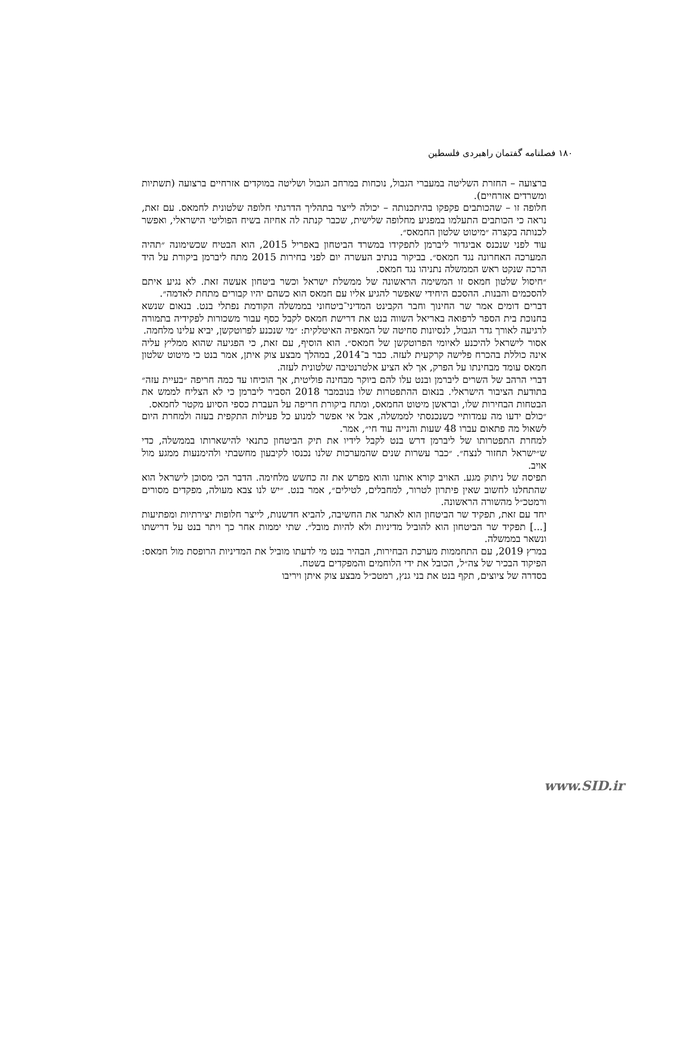۱۸۰ فصلنامه گفتمان راهبردی فلسطین
ברצועה – החזרת השליטה במעברי הגבול, נוכחות במרחב הגבול ושליטה במוקדים אזרחיים ברצועה (תשתיות ומשרדים אזרחיים).
חלופה זו – שהכותבים פקפקו בהיתכנותה – יכולה לייצר בתהליך הדרגתי חלופה שלטונית לחמאס. עם זאת, נראה כי הכותבים התעלמו במפגיע מחלופה שלישית, שכבר קנתה לה אחיזה בשיח הפוליטי הישראלי, ואפשר לכנותה בקצרה ״מיטוט שלטון החמאס״.
עוד לפני שנכנס אביגדור ליברמן לתפקידו במשרד הביטחון באפריל 2015, הוא הבטיח שכשימונה ״תהיה המערכה האחרונה נגד חמאס״. בביקור בנתיב העשרה יום לפני בחירות 2015 מתח ליברמן ביקורת על היד הרכה שנקט ראש הממשלה נתניהו נגד חמאס.
״חיסול שלטון חמאס זו המשימה הראשונה של ממשלת ישראל וכשר ביטחון אעשה זאת. לא נגיע איתם להסכמים והבנות. ההסכם היחידי שאפשר להגיע אליו עם חמאס הוא כשהם יהיו קבורים מתחת לאדמה״.
דברים דומים אמר שר החינוך וחבר הקבינט המדיני־ביטחוני בממשלה הקודמת נפתלי בנט. בנאום שנשא בחנוכת בית הספר לרפואה באריאל השווה בנט את דרישת חמאס לקבל כסף עבור משכורות לפקידיה בתמורה לרגיעה לאורך גדר הגבול, לנסיונות סחיטה של המאפיה האיטלקית: ״מי שנכנע לפרוטקשן, יביא עלינו מלחמה.
אסור לישראל להיכנע לאיומי הפרוטקשן של חמאס״. הוא הוסיף, עם זאת, כי הפגיעה שהוא ממליץ עליה אינה כוללת בהכרח פלישה קרקעית לעזה. כבר ב־2014, במהלך מבצע צוק איתן, אמר בנט כי מיטוט שלטון חמאס עומד מבחינתו על הפרק, אך לא הציע אלטרנטיבה שלטונית לעזה.
דברי הרהב של השרים ליברמן ובנט עלו להם ביוקר מבחינה פוליטית, אך הוכיחו עד כמה חריפה ״בעיית עזה״ בתודעת הציבור הישראלי. בנאום ההתפטרות שלו בנובמבר 2018 הסביר ליברמן כי לא הצליח לממש את הבטחות הבחירות שלו, ובראשן מיטוט החמאס, ומתח ביקורת חריפה על העברת כספי הסיוע מקטר לחמאס.
״כולם ידעו מה עמדותיי כשנכנסתי לממשלה, אבל אי אפשר למנוע כל פעילות התקפית בעזה ולמחרת היום לשאול מה פתאום עברו 48 שעות והנייה עוד חי״, אמר.
למחרת התפטרותו של ליברמן דרש בנט לקבל לידיו את תיק הביטחון כתנאי להישארותו בממשלה, כדי ש״ישראל תחזור לנצח״. ״כבר עשרות שנים שהמערכות שלנו נכנסו לקיבעון מחשבתי ולהימנעות ממגע מול אויב.
תפיסה של ניתוק מגע. האויב קורא אותנו והוא מפרש את זה כחשש מלחימה. הדבר הכי מסוכן לישראל הוא שהתחלנו לחשוב שאין פיתרון לטרור, למחבלים, לטילים״, אמר בנט. ״יש לנו צבא מעולה, מפקדים מסורים ורמטכ״ל מהשורה הראשונה.
יחד עם זאת, תפקיד שר הביטחון הוא לאתגר את החשיבה, להביא חדשנות, לייצר חלופות יצירתיות ומפתיעות [...] תפקיד שר הביטחון הוא להוביל מדיניות ולא להיות מובל״. שתי יממות אחר כך ויתר בנט על דרישתו ונשאר בממשלה.
במרץ 2019, עם התחממות מערכת הבחירות, הבהיר בנט מי לדעתו מוביל את המדיניות הרופסת מול חמאס: הפיקוד הבכיר של צה״ל, הכובל את ידי הלוחמים והמפקדים בשטח.
בסדרה של ציוצים, תקף בנט את בני גנץ, רמטכ״ל מבצע צוק איתן ויריבו
www.SID.ir